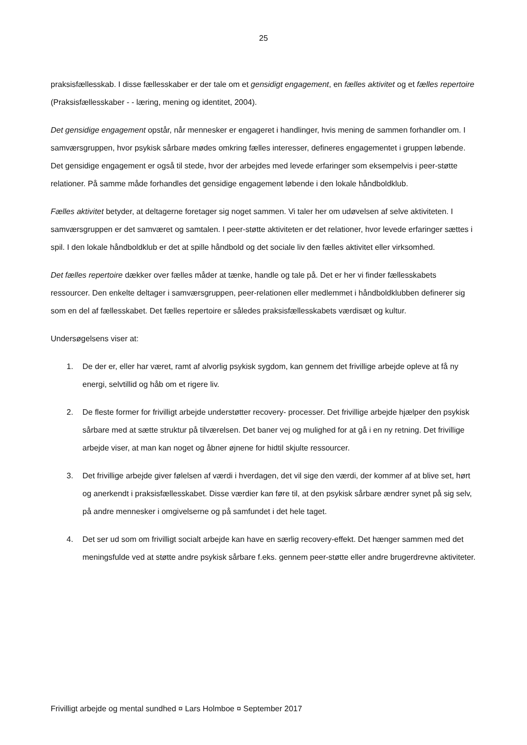25
praksisfællesskab. I disse fællesskaber er der tale om et gensidigt engagement, en fælles aktivitet og et fælles repertoire (Praksisfællesskaber - - læring, mening og identitet, 2004).
Det gensidige engagement opstår, når mennesker er engageret i handlinger, hvis mening de sammen forhandler om. I samværsgruppen, hvor psykisk sårbare mødes omkring fælles interesser, defineres engagementet i gruppen løbende. Det gensidige engagement er også til stede, hvor der arbejdes med levede erfaringer som eksempelvis i peer-støtte relationer. På samme måde forhandles det gensidige engagement løbende i den lokale håndboldklub.
Fælles aktivitet betyder, at deltagerne foretager sig noget sammen. Vi taler her om udøvelsen af selve aktiviteten. I samværsgruppen er det samværet og samtalen. I peer-støtte aktiviteten er det relationer, hvor levede erfaringer sættes i spil. I den lokale håndboldklub er det at spille håndbold og det sociale liv den fælles aktivitet eller virksomhed.
Det fælles repertoire dækker over fælles måder at tænke, handle og tale på. Det er her vi finder fællesskabets ressourcer. Den enkelte deltager i samværsgruppen, peer-relationen eller medlemmet i håndboldklubben definerer sig som en del af fællesskabet. Det fælles repertoire er således praksisfællesskabets værdisæt og kultur.
Undersøgelsens viser at:
1. De der er, eller har været, ramt af alvorlig psykisk sygdom, kan gennem det frivillige arbejde opleve at få ny energi, selvtillid og håb om et rigere liv.
2. De fleste former for frivilligt arbejde understøtter recovery- processer. Det frivillige arbejde hjælper den psykisk sårbare med at sætte struktur på tilværelsen. Det baner vej og mulighed for at gå i en ny retning. Det frivillige arbejde viser, at man kan noget og åbner øjnene for hidtil skjulte ressourcer.
3. Det frivillige arbejde giver følelsen af værdi i hverdagen, det vil sige den værdi, der kommer af at blive set, hørt og anerkendt i praksisfællesskabet. Disse værdier kan føre til, at den psykisk sårbare ændrer synet på sig selv, på andre mennesker i omgivelserne og på samfundet i det hele taget.
4. Det ser ud som om frivilligt socialt arbejde kan have en særlig recovery-effekt. Det hænger sammen med det meningsfulde ved at støtte andre psykisk sårbare f.eks. gennem peer-støtte eller andre brugerdrevne aktiviteter.
Frivilligt arbejde og mental sundhed ¤ Lars Holmboe ¤ September 2017